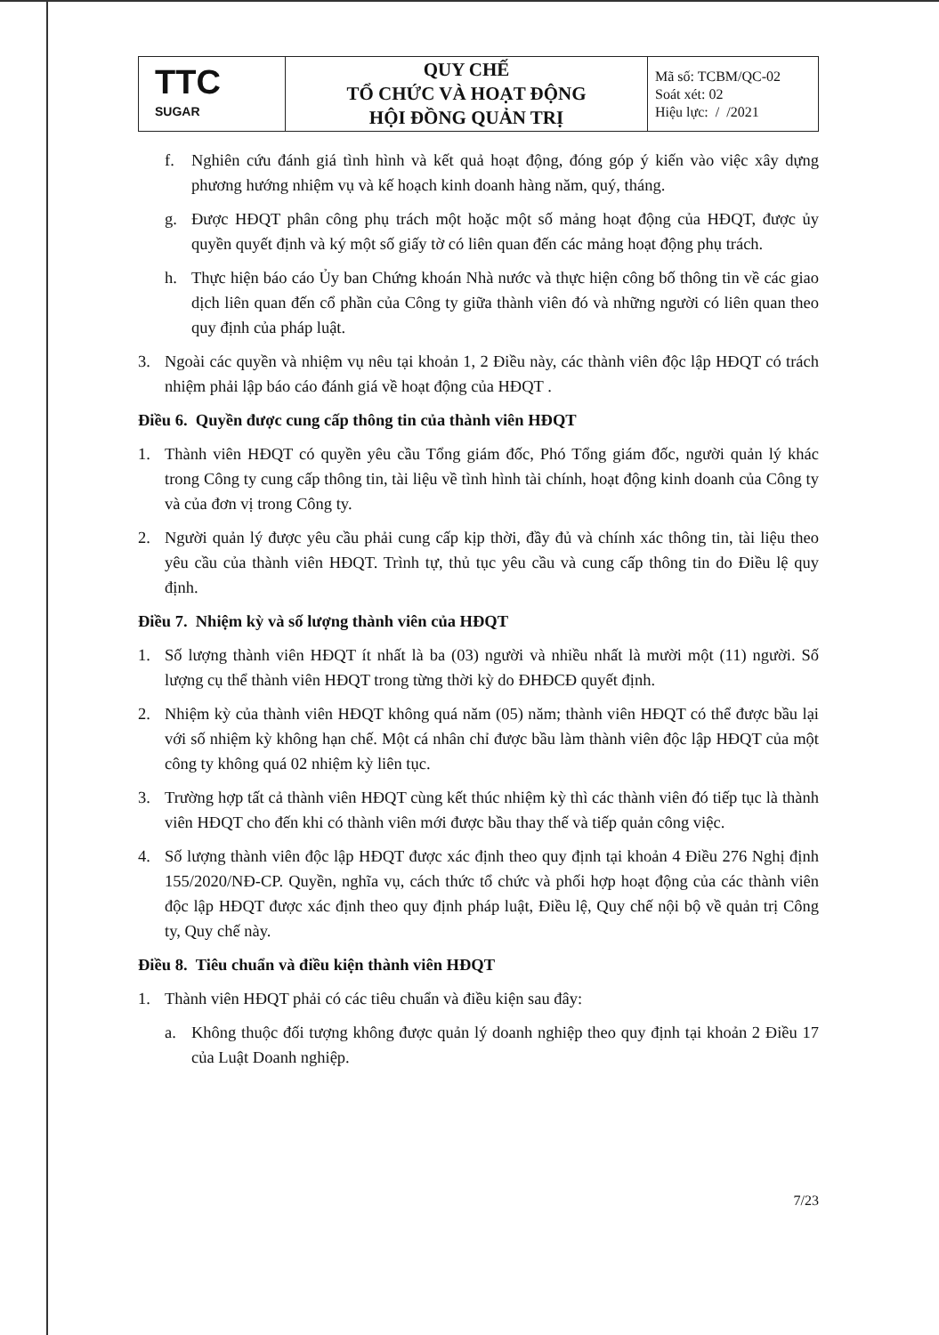| TTC SUGAR | QUY CHẾ TỔ CHỨC VÀ HOẠT ĐỘNG HỘI ĐỒNG QUẢN TRỊ | Mã số: TCBM/QC-02 Soát xét: 02 Hiệu lực: / /2021 |
f. Nghiên cứu đánh giá tình hình và kết quả hoạt động, đóng góp ý kiến vào việc xây dựng phương hướng nhiệm vụ và kế hoạch kinh doanh hàng năm, quý, tháng.
g. Được HĐQT phân công phụ trách một hoặc một số mảng hoạt động của HĐQT, được ủy quyền quyết định và ký một số giấy tờ có liên quan đến các mảng hoạt động phụ trách.
h. Thực hiện báo cáo Ủy ban Chứng khoán Nhà nước và thực hiện công bố thông tin về các giao dịch liên quan đến cổ phần của Công ty giữa thành viên đó và những người có liên quan theo quy định của pháp luật.
3. Ngoài các quyền và nhiệm vụ nêu tại khoản 1, 2 Điều này, các thành viên độc lập HĐQT có trách nhiệm phải lập báo cáo đánh giá về hoạt động của HĐQT .
Điều 6. Quyền được cung cấp thông tin của thành viên HĐQT
1. Thành viên HĐQT có quyền yêu cầu Tổng giám đốc, Phó Tổng giám đốc, người quản lý khác trong Công ty cung cấp thông tin, tài liệu về tình hình tài chính, hoạt động kinh doanh của Công ty và của đơn vị trong Công ty.
2. Người quản lý được yêu cầu phải cung cấp kịp thời, đầy đủ và chính xác thông tin, tài liệu theo yêu cầu của thành viên HĐQT. Trình tự, thủ tục yêu cầu và cung cấp thông tin do Điều lệ quy định.
Điều 7. Nhiệm kỳ và số lượng thành viên của HĐQT
1. Số lượng thành viên HĐQT ít nhất là ba (03) người và nhiều nhất là mười một (11) người. Số lượng cụ thể thành viên HĐQT trong từng thời kỳ do ĐHĐCĐ quyết định.
2. Nhiệm kỳ của thành viên HĐQT không quá năm (05) năm; thành viên HĐQT có thể được bầu lại với số nhiệm kỳ không hạn chế. Một cá nhân chỉ được bầu làm thành viên độc lập HĐQT của một công ty không quá 02 nhiệm kỳ liên tục.
3. Trường hợp tất cả thành viên HĐQT cùng kết thúc nhiệm kỳ thì các thành viên đó tiếp tục là thành viên HĐQT cho đến khi có thành viên mới được bầu thay thế và tiếp quản công việc.
4. Số lượng thành viên độc lập HĐQT được xác định theo quy định tại khoản 4 Điều 276 Nghị định 155/2020/NĐ-CP. Quyền, nghĩa vụ, cách thức tổ chức và phối hợp hoạt động của các thành viên độc lập HĐQT được xác định theo quy định pháp luật, Điều lệ, Quy chế nội bộ về quản trị Công ty, Quy chế này.
Điều 8. Tiêu chuẩn và điều kiện thành viên HĐQT
1. Thành viên HĐQT phải có các tiêu chuẩn và điều kiện sau đây:
a. Không thuộc đối tượng không được quản lý doanh nghiệp theo quy định tại khoản 2 Điều 17 của Luật Doanh nghiệp.
7/23